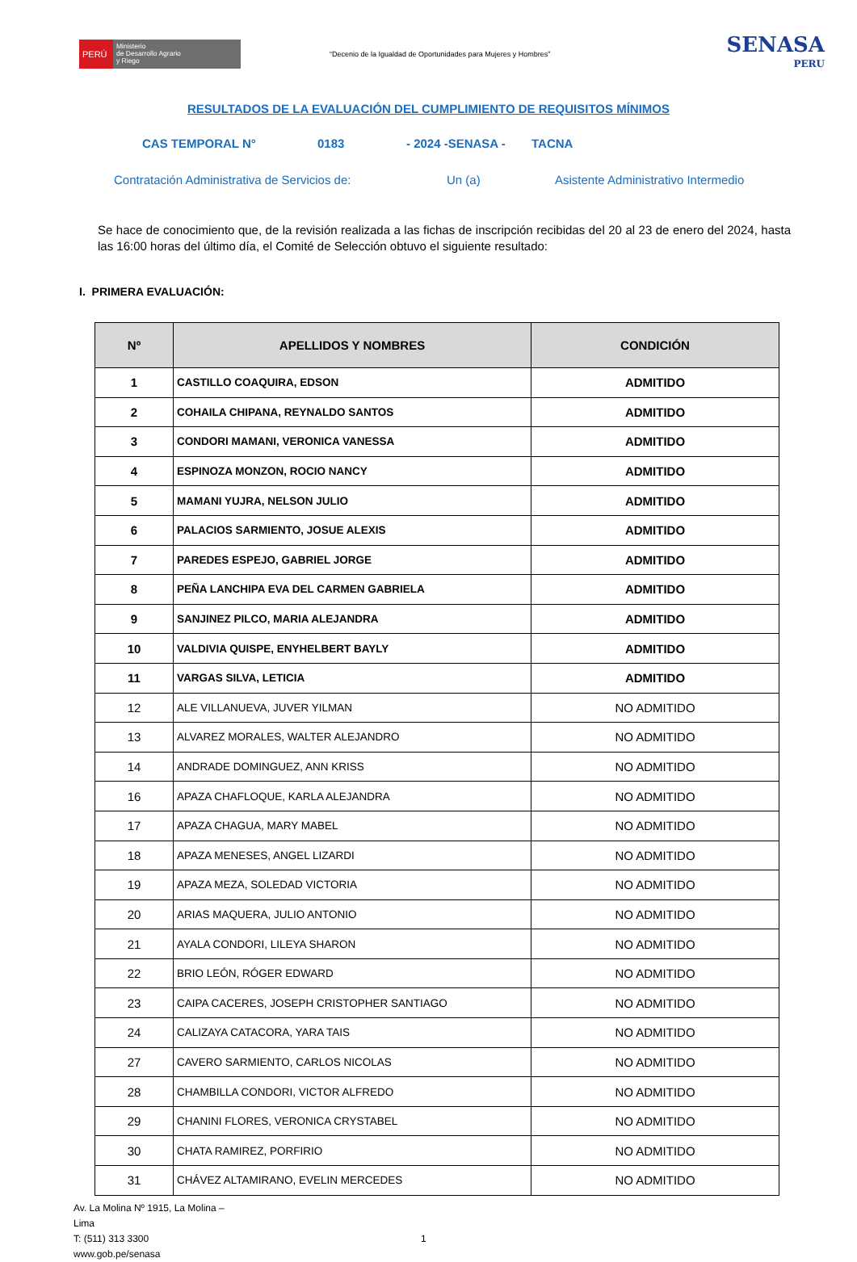PERÚ
Ministerio
de Desarrollo Agrario
y Riego
“Decenio de la Igualdad de Oportunidades para Mujeres y Hombres”
SENASA
PERU
RESULTADOS DE LA EVALUACIÓN DEL CUMPLIMIENTO DE REQUISITOS MÍNIMOS
CAS TEMPORAL N° 0183 - 2024 -SENASA - TACNA
Contratación Administrativa de Servicios de: Un (a) Asistente Administrativo Intermedio
Se hace de conocimiento que, de la revisión realizada a las fichas de inscripción recibidas del 20 al 23 de enero del 2024, hasta las 16:00 horas del último día, el Comité de Selección obtuvo el siguiente resultado:
I. PRIMERA EVALUACIÓN:
| Nº | APELLIDOS Y NOMBRES | CONDICIÓN |
| --- | --- | --- |
| 1 | CASTILLO COAQUIRA, EDSON | ADMITIDO |
| 2 | COHAILA CHIPANA, REYNALDO SANTOS | ADMITIDO |
| 3 | CONDORI MAMANI, VERONICA VANESSA | ADMITIDO |
| 4 | ESPINOZA MONZON, ROCIO NANCY | ADMITIDO |
| 5 | MAMANI YUJRA, NELSON JULIO | ADMITIDO |
| 6 | PALACIOS SARMIENTO, JOSUE ALEXIS | ADMITIDO |
| 7 | PAREDES ESPEJO, GABRIEL JORGE | ADMITIDO |
| 8 | PEÑA LANCHIPA EVA DEL CARMEN GABRIELA | ADMITIDO |
| 9 | SANJINEZ PILCO, MARIA ALEJANDRA | ADMITIDO |
| 10 | VALDIVIA QUISPE, ENYHELBERT BAYLY | ADMITIDO |
| 11 | VARGAS SILVA, LETICIA | ADMITIDO |
| 12 | ALE VILLANUEVA, JUVER YILMAN | NO ADMITIDO |
| 13 | ALVAREZ MORALES, WALTER ALEJANDRO | NO ADMITIDO |
| 14 | ANDRADE DOMINGUEZ, ANN KRISS | NO ADMITIDO |
| 16 | APAZA CHAFLOQUE, KARLA ALEJANDRA | NO ADMITIDO |
| 17 | APAZA CHAGUA, MARY MABEL | NO ADMITIDO |
| 18 | APAZA MENESES, ANGEL LIZARDI | NO ADMITIDO |
| 19 | APAZA MEZA, SOLEDAD VICTORIA | NO ADMITIDO |
| 20 | ARIAS MAQUERA, JULIO ANTONIO | NO ADMITIDO |
| 21 | AYALA CONDORI, LILEYA SHARON | NO ADMITIDO |
| 22 | BRIO LEÓN, RÓGER EDWARD | NO ADMITIDO |
| 23 | CAIPA CACERES, JOSEPH CRISTOPHER SANTIAGO | NO ADMITIDO |
| 24 | CALIZAYA CATACORA, YARA TAIS | NO ADMITIDO |
| 27 | CAVERO SARMIENTO, CARLOS NICOLAS | NO ADMITIDO |
| 28 | CHAMBILLA CONDORI, VICTOR ALFREDO | NO ADMITIDO |
| 29 | CHANINI FLORES, VERONICA CRYSTABEL | NO ADMITIDO |
| 30 | CHATA RAMIREZ, PORFIRIO | NO ADMITIDO |
| 31 | CHÁVEZ ALTAMIRANO, EVELIN MERCEDES | NO ADMITIDO |
Av. La Molina Nº 1915, La Molina –
Lima
T: (511) 313 3300
www.gob.pe/senasa
1